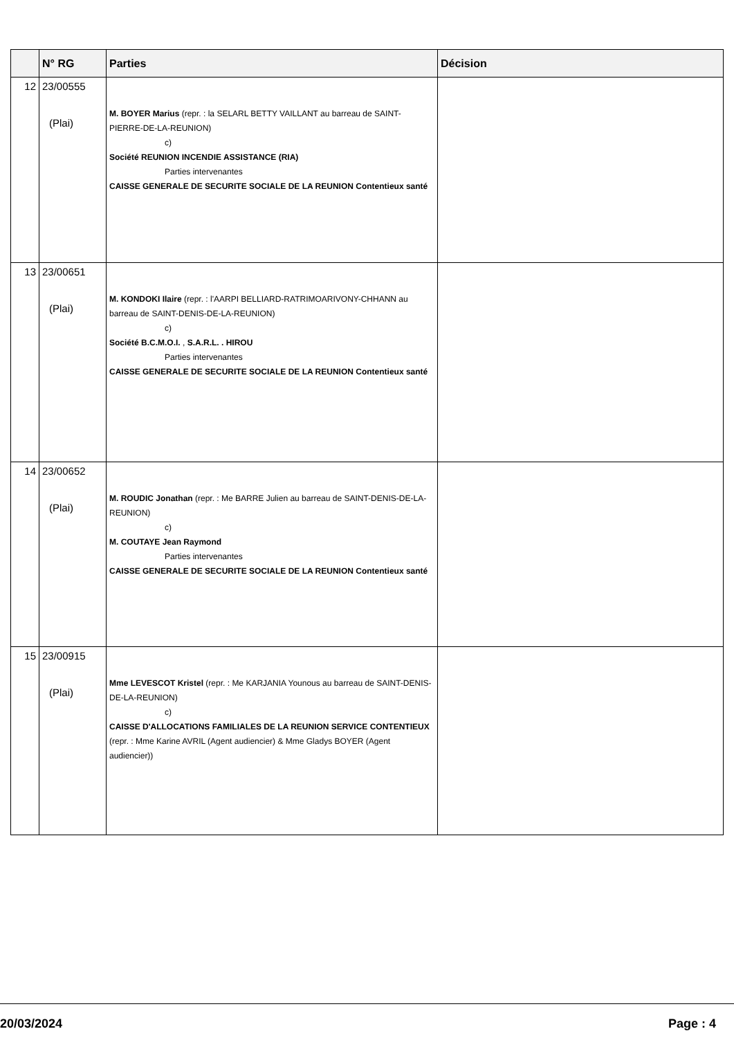| | N° RG | Parties | Décision |
| --- | --- | --- | --- |
| 12 | 23/00555 (Plai) | M. BOYER Marius (repr. : la SELARL BETTY VAILLANT au barreau de SAINT-PIERRE-DE-LA-REUNION) c) Société REUNION INCENDIE ASSISTANCE (RIA) Parties intervenantes CAISSE GENERALE DE SECURITE SOCIALE DE LA REUNION Contentieux santé | |
| 13 | 23/00651 (Plai) | M. KONDOKI Ilaire (repr. : l'AARPI BELLIARD-RATRIMOARIVONY-CHHANN au barreau de SAINT-DENIS-DE-LA-REUNION) c) Société B.C.M.O.I. , S.A.R.L. . HIROU Parties intervenantes CAISSE GENERALE DE SECURITE SOCIALE DE LA REUNION Contentieux santé | |
| 14 | 23/00652 (Plai) | M. ROUDIC Jonathan (repr. : Me BARRE Julien au barreau de SAINT-DENIS-DE-LA-REUNION) c) M. COUTAYE Jean Raymond Parties intervenantes CAISSE GENERALE DE SECURITE SOCIALE DE LA REUNION Contentieux santé | |
| 15 | 23/00915 (Plai) | Mme LEVESCOT Kristel (repr. : Me KARJANIA Younous au barreau de SAINT-DENIS-DE-LA-REUNION) c) CAISSE D'ALLOCATIONS FAMILIALES DE LA REUNION SERVICE CONTENTIEUX (repr. : Mme Karine AVRIL (Agent audiencier) & Mme Gladys BOYER (Agent audiencier)) | |
20/03/2024 Page : 4